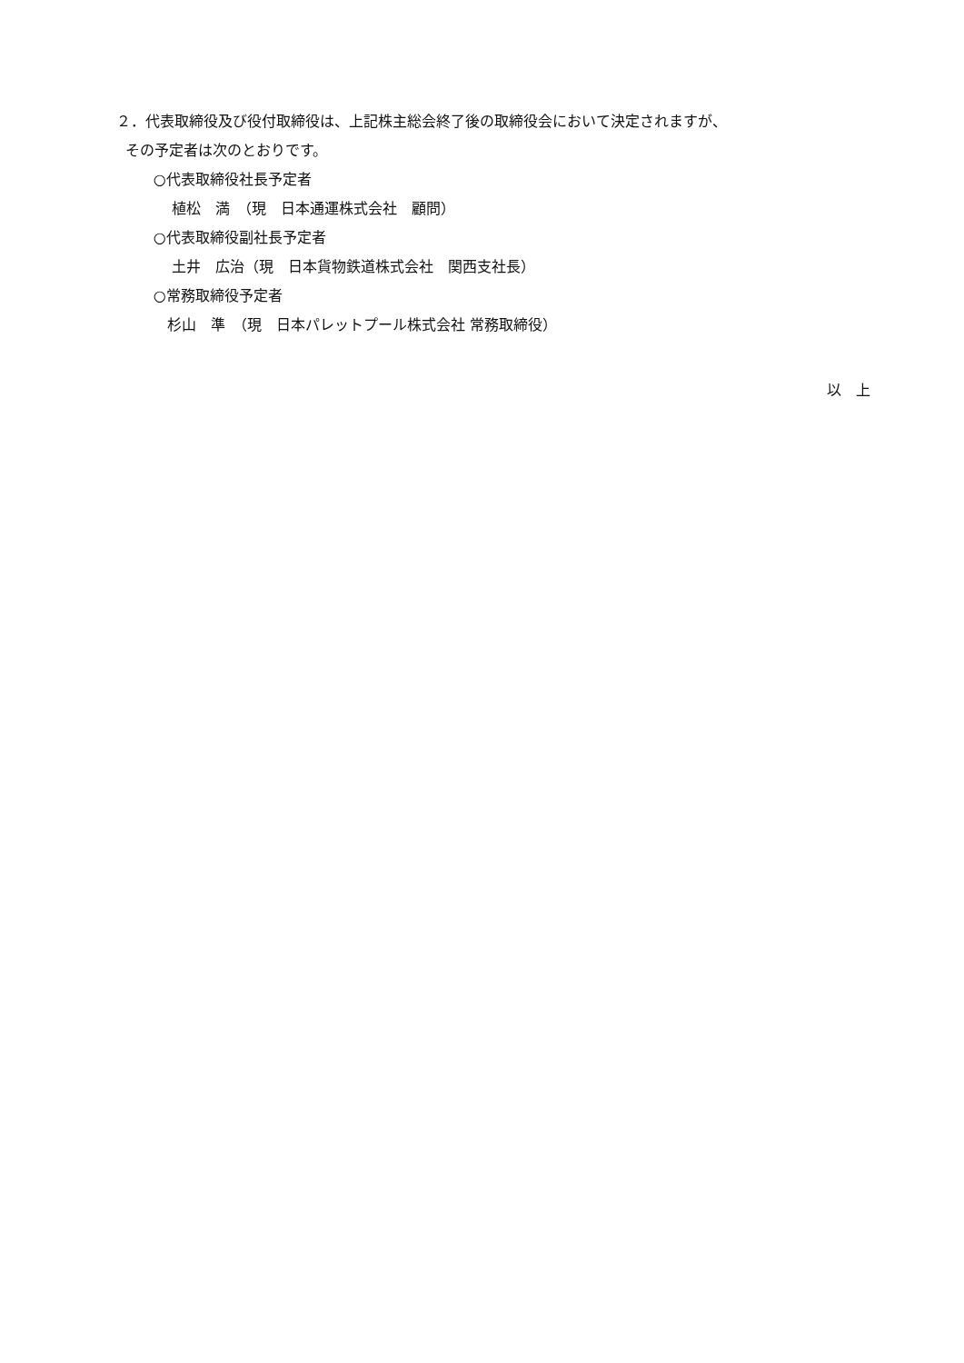２．代表取締役及び役付取締役は、上記株主総会終了後の取締役会において決定されますが、
その予定者は次のとおりです。
○代表取締役社長予定者
植松　満　（現　日本通運株式会社　顧問）
○代表取締役副社長予定者
土井　広治（現　日本貨物鉄道株式会社　関西支社長）
○常務取締役予定者
杉山　準　（現　日本パレットプール株式会社 常務取締役）
以　上